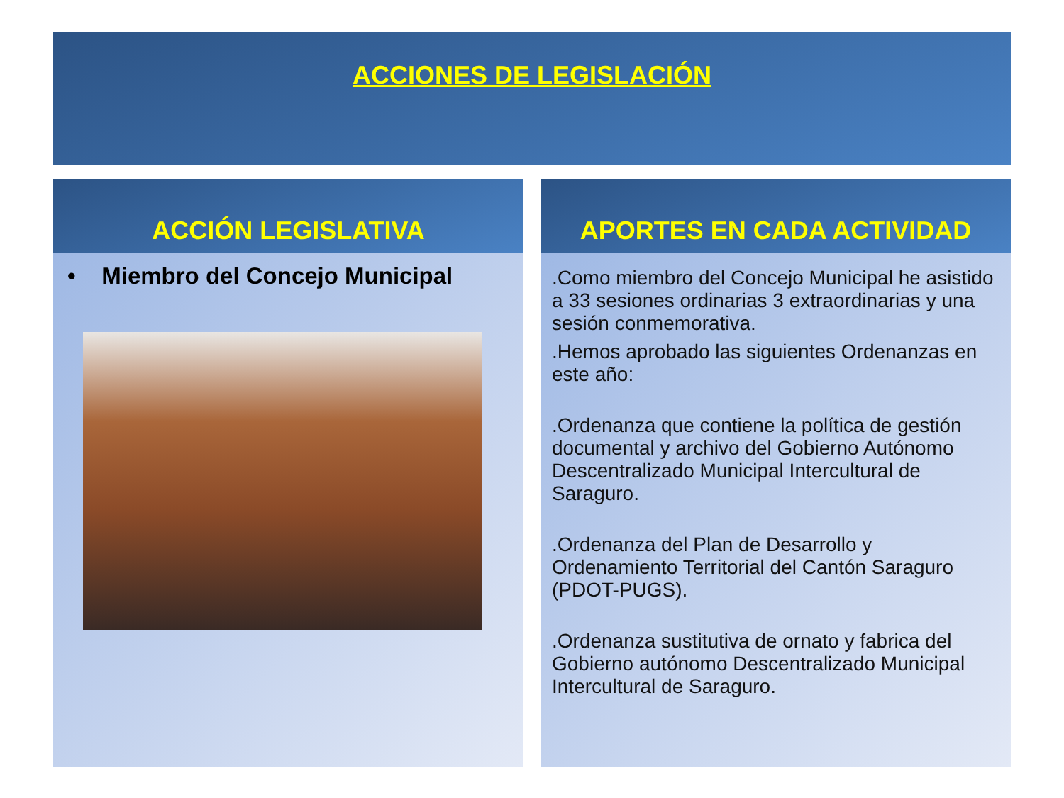ACCIONES DE LEGISLACIÓN
ACCIÓN LEGISLATIVA
• Miembro del Concejo Municipal
APORTES EN CADA ACTIVIDAD
.Como miembro del Concejo Municipal he asistido a 33 sesiones ordinarias 3 extraordinarias y una sesión conmemorativa.
.Hemos aprobado las siguientes Ordenanzas en este año:
.Ordenanza que contiene la política de gestión documental y archivo del Gobierno Autónomo Descentralizado Municipal Intercultural de Saraguro.
.Ordenanza del Plan de Desarrollo y Ordenamiento Territorial del Cantón Saraguro (PDOT-PUGS).
.Ordenanza sustitutiva de ornato y fabrica del Gobierno autónomo Descentralizado Municipal Intercultural de Saraguro.